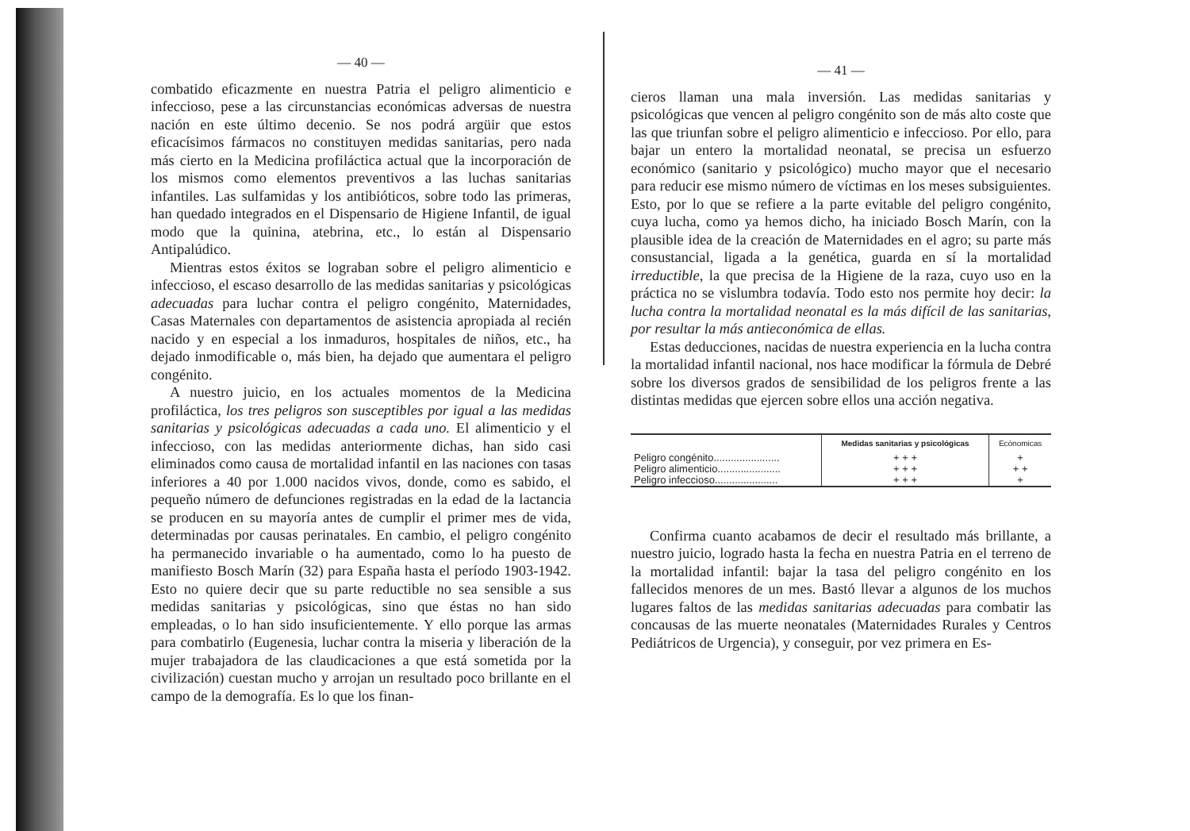— 40 —
combatido eficazmente en nuestra Patria el peligro alimenticio e infeccioso, pese a las circunstancias económicas adversas de nuestra nación en este último decenio. Se nos podrá argüir que estos eficacísimos fármacos no constituyen medidas sanitarias, pero nada más cierto en la Medicina profiláctica actual que la incorporación de los mismos como elementos preventivos a las luchas sanitarias infantiles. Las sulfamidas y los antibióticos, sobre todo las primeras, han quedado integrados en el Dispensario de Higiene Infantil, de igual modo que la quinina, atebrina, etc., lo están al Dispensario Antipalúdico.
Mientras estos éxitos se lograban sobre el peligro alimenticio e infeccioso, el escaso desarrollo de las medidas sanitarias y psicológicas adecuadas para luchar contra el peligro congénito, Maternidades, Casas Maternales con departamentos de asistencia apropiada al recién nacido y en especial a los inmaduros, hospitales de niños, etc., ha dejado inmodificable o, más bien, ha dejado que aumentara el peligro congénito.
A nuestro juicio, en los actuales momentos de la Medicina profiláctica, los tres peligros son susceptibles por igual a las medidas sanitarias y psicológicas adecuadas a cada uno. El alimenticio y el infeccioso, con las medidas anteriormente dichas, han sido casi eliminados como causa de mortalidad infantil en las naciones con tasas inferiores a 40 por 1.000 nacidos vivos, donde, como es sabido, el pequeño número de defunciones registradas en la edad de la lactancia se producen en su mayoría antes de cumplir el primer mes de vida, determinadas por causas perinatales. En cambio, el peligro congénito ha permanecido invariable o ha aumentado, como lo ha puesto de manifiesto Bosch Marín (32) para España hasta el período 1903-1942. Esto no quiere decir que su parte reductible no sea sensible a sus medidas sanitarias y psicológicas, sino que éstas no han sido empleadas, o lo han sido insuficientemente. Y ello porque las armas para combatirlo (Eugenesia, luchar contra la miseria y liberación de la mujer trabajadora de las claudicaciones a que está sometida por la civilización) cuestan mucho y arrojan un resultado poco brillante en el campo de la demografía. Es lo que los finan-
— 41 —
cieros llaman una mala inversión. Las medidas sanitarias y psicológicas que vencen al peligro congénito son de más alto coste que las que triunfan sobre el peligro alimenticio e infeccioso. Por ello, para bajar un entero la mortalidad neonatal, se precisa un esfuerzo económico (sanitario y psicológico) mucho mayor que el necesario para reducir ese mismo número de víctimas en los meses subsiguientes. Esto, por lo que se refiere a la parte evitable del peligro congénito, cuya lucha, como ya hemos dicho, ha iniciado Bosch Marín, con la plausible idea de la creación de Maternidades en el agro; su parte más consustancial, ligada a la genética, guarda en sí la mortalidad irreductible, la que precisa de la Higiene de la raza, cuyo uso en la práctica no se vislumbra todavía. Todo esto nos permite hoy decir: la lucha contra la mortalidad neonatal es la más difícil de las sanitarias, por resultar la más antieconómica de ellas.
Estas deducciones, nacidas de nuestra experiencia en la lucha contra la mortalidad infantil nacional, nos hace modificar la fórmula de Debré sobre los diversos grados de sensibilidad de los peligros frente a las distintas medidas que ejercen sobre ellos una acción negativa.
| | Medidas sanitarias y psicológicas | Ecónomicas |
| --- | --- | --- |
| Peligro congénito....................... | + + + | + |
| Peligro alimenticio...................... | + + + | + + |
| Peligro infeccioso...................... | + + + | + |
Confirma cuanto acabamos de decir el resultado más brillante, a nuestro juicio, logrado hasta la fecha en nuestra Patria en el terreno de la mortalidad infantil: bajar la tasa del peligro congénito en los fallecidos menores de un mes. Bastó llevar a algunos de los muchos lugares faltos de las medidas sanitarias adecuadas para combatir las concausas de las muerte neonatales (Maternidades Rurales y Centros Pediátricos de Urgencia), y conseguir, por vez primera en Es-